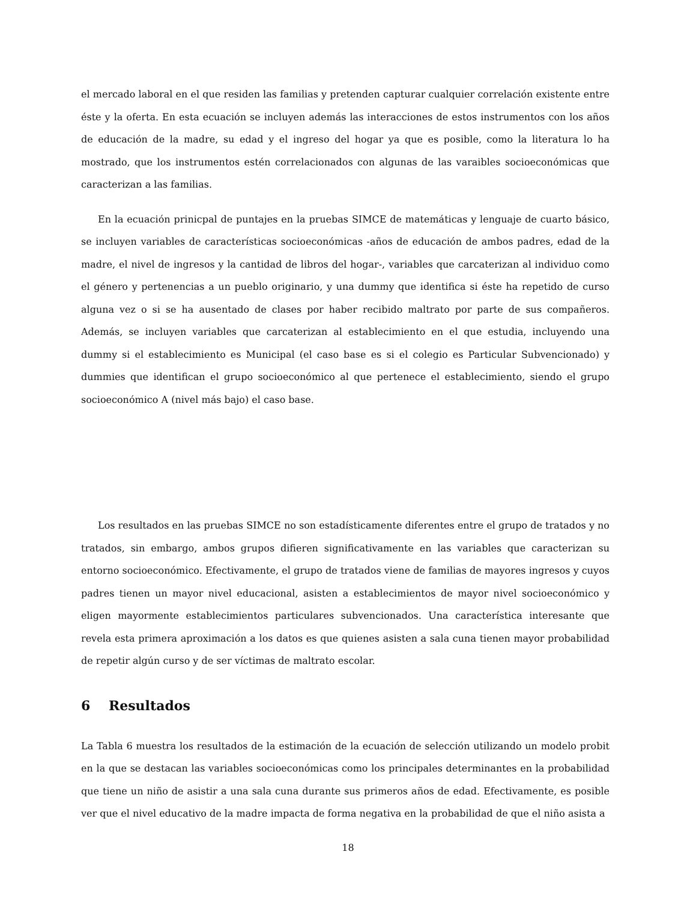el mercado laboral en el que residen las familias y pretenden capturar cualquier correlación existente entre éste y la oferta. En esta ecuación se incluyen además las interacciones de estos instrumentos con los años de educación de la madre, su edad y el ingreso del hogar ya que es posible, como la literatura lo ha mostrado, que los instrumentos estén correlacionados con algunas de las varaibles socioeconómicas que caracterizan a las familias.
En la ecuación prinicpal de puntajes en la pruebas SIMCE de matemáticas y lenguaje de cuarto básico, se incluyen variables de características socioeconómicas -años de educación de ambos padres, edad de la madre, el nivel de ingresos y la cantidad de libros del hogar-, variables que carcaterizan al individuo como el género y pertenencias a un pueblo originario, y una dummy que identifica si éste ha repetido de curso alguna vez o si se ha ausentado de clases por haber recibido maltrato por parte de sus compañeros. Además, se incluyen variables que carcaterizan al establecimiento en el que estudia, incluyendo una dummy si el establecimiento es Municipal (el caso base es si el colegio es Particular Subvencionado) y dummies que identifican el grupo socioeconómico al que pertenece el establecimiento, siendo el grupo socioeconómico A (nivel más bajo) el caso base.
Los resultados en las pruebas SIMCE no son estadísticamente diferentes entre el grupo de tratados y no tratados, sin embargo, ambos grupos difieren significativamente en las variables que caracterizan su entorno socioeconómico. Efectivamente, el grupo de tratados viene de familias de mayores ingresos y cuyos padres tienen un mayor nivel educacional, asisten a establecimientos de mayor nivel socioeconómico y eligen mayormente establecimientos particulares subvencionados. Una característica interesante que revela esta primera aproximación a los datos es que quienes asisten a sala cuna tienen mayor probabilidad de repetir algún curso y de ser víctimas de maltrato escolar.
6 Resultados
La Tabla 6 muestra los resultados de la estimación de la ecuación de selección utilizando un modelo probit en la que se destacan las variables socioeconómicas como los principales determinantes en la probabilidad que tiene un niño de asistir a una sala cuna durante sus primeros años de edad. Efectivamente, es posible ver que el nivel educativo de la madre impacta de forma negativa en la probabilidad de que el niño asista a
18